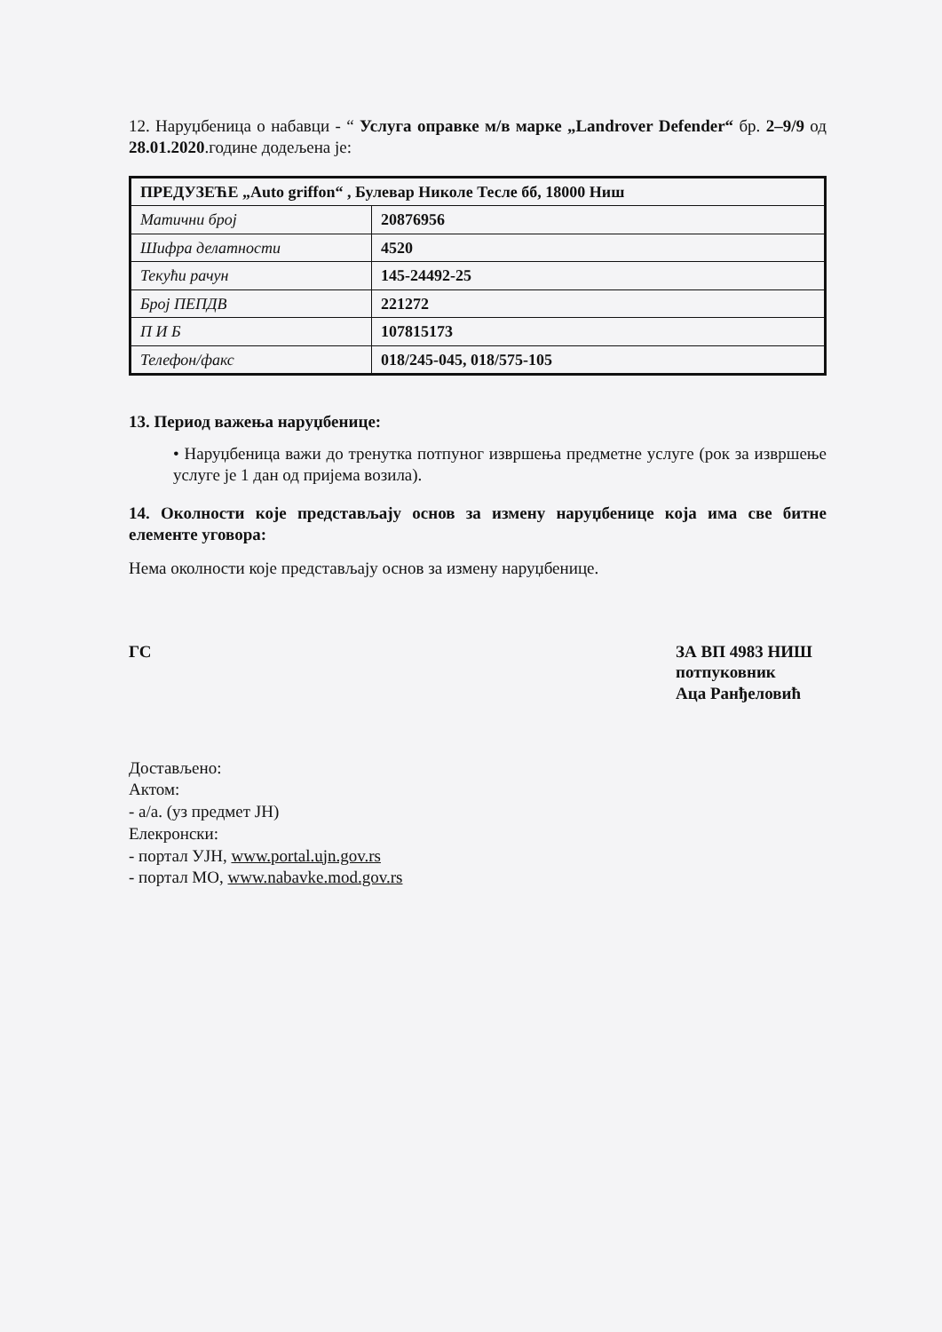12. Наруџбеница о набавци - “ Услуга оправке м/в марке „Landrover Defender“ бр. 2–9/9 од 28.01.2020.године додељена је:
| ПРЕДУЗЕЋЕ „Auto griffon“ , Булевар Николе Тесле бб, 18000 Ниш | |
| Матични број | 20876956 |
| Шифра делатности | 4520 |
| Текући рачун | 145-24492-25 |
| Број ПЕПДВ | 221272 |
| П И Б | 107815173 |
| Телефон/факс | 018/245-045, 018/575-105 |
13. Период важења наруџбенице:
• Наруџбеница важи до тренутка потпуног извршења предметне услуге (рок за извршење услуге је 1 дан од пријема возила).
14. Околности које представљају основ за измену наруџбенице која има све битне елементе уговора:
Нема околности које представљају основ за измену наруџбенице.
ГС ЗА ВП 4983 НИШ
потпуковник
Аца Ранђеловић
Достављено:
Актом:
- а/а. (уз предмет ЈН)
Елекронски:
- портал УЈН, www.portal.ujn.gov.rs
- портал МО, www.nabavke.mod.gov.rs